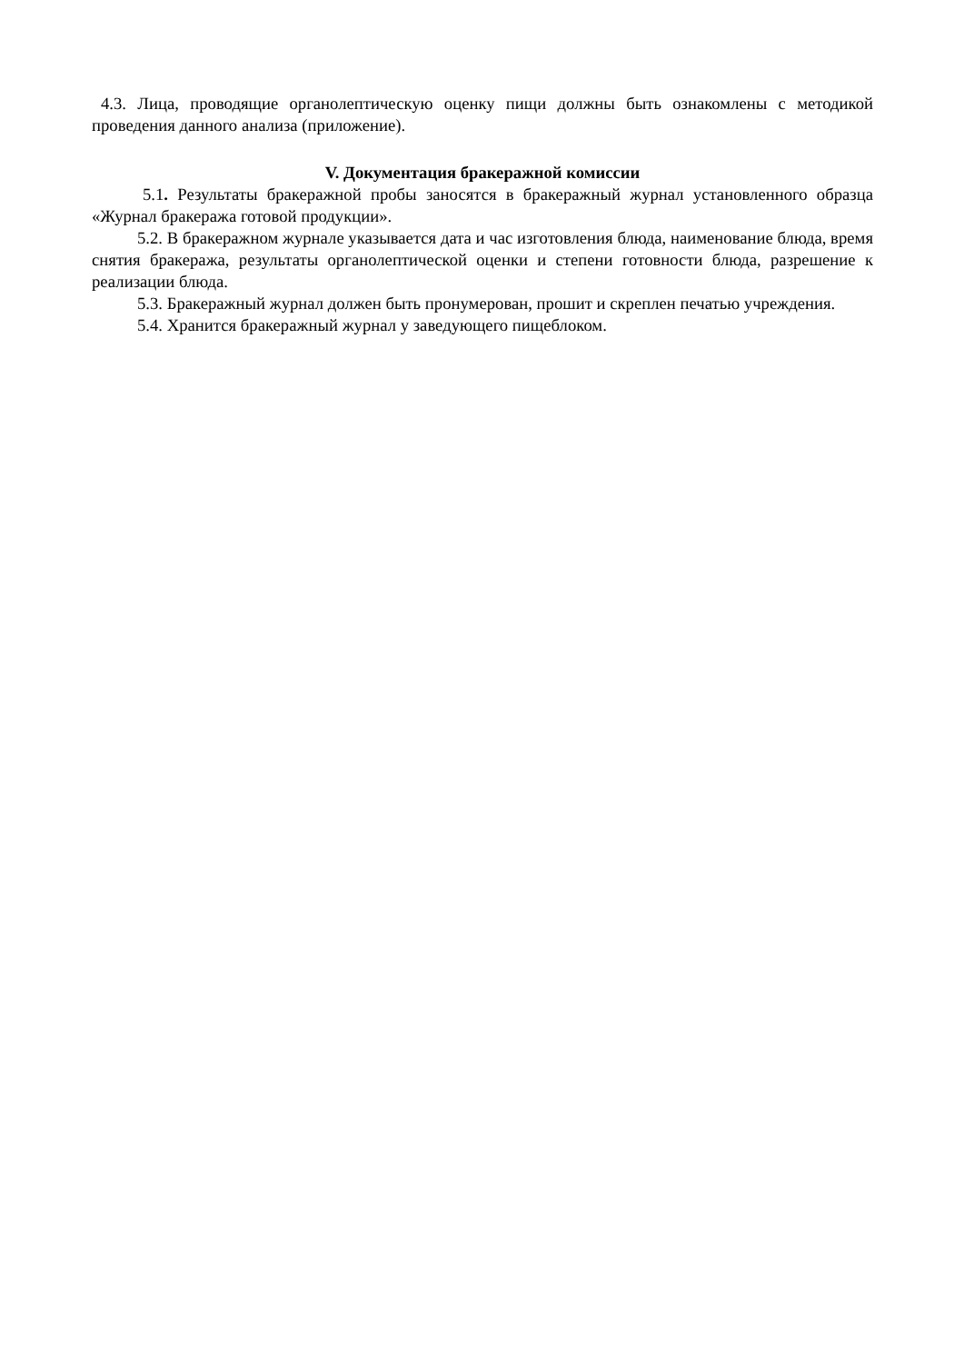4.3. Лица, проводящие органолептическую оценку пищи должны быть ознакомлены с методикой проведения данного анализа (приложение).
V. Документация бракеражной комиссии
5.1. Результаты бракеражной пробы заносятся в бракеражный журнал установленного образца «Журнал бракеража готовой продукции».
5.2. В бракеражном журнале указывается дата и час изготовления блюда, наименование блюда, время снятия бракеража, результаты органолептической оценки и степени готовности блюда, разрешение к реализации блюда.
5.3. Бракеражный журнал должен быть пронумерован, прошит и скреплен печатью учреждения.
5.4. Хранится бракеражный журнал у заведующего пищеблоком.